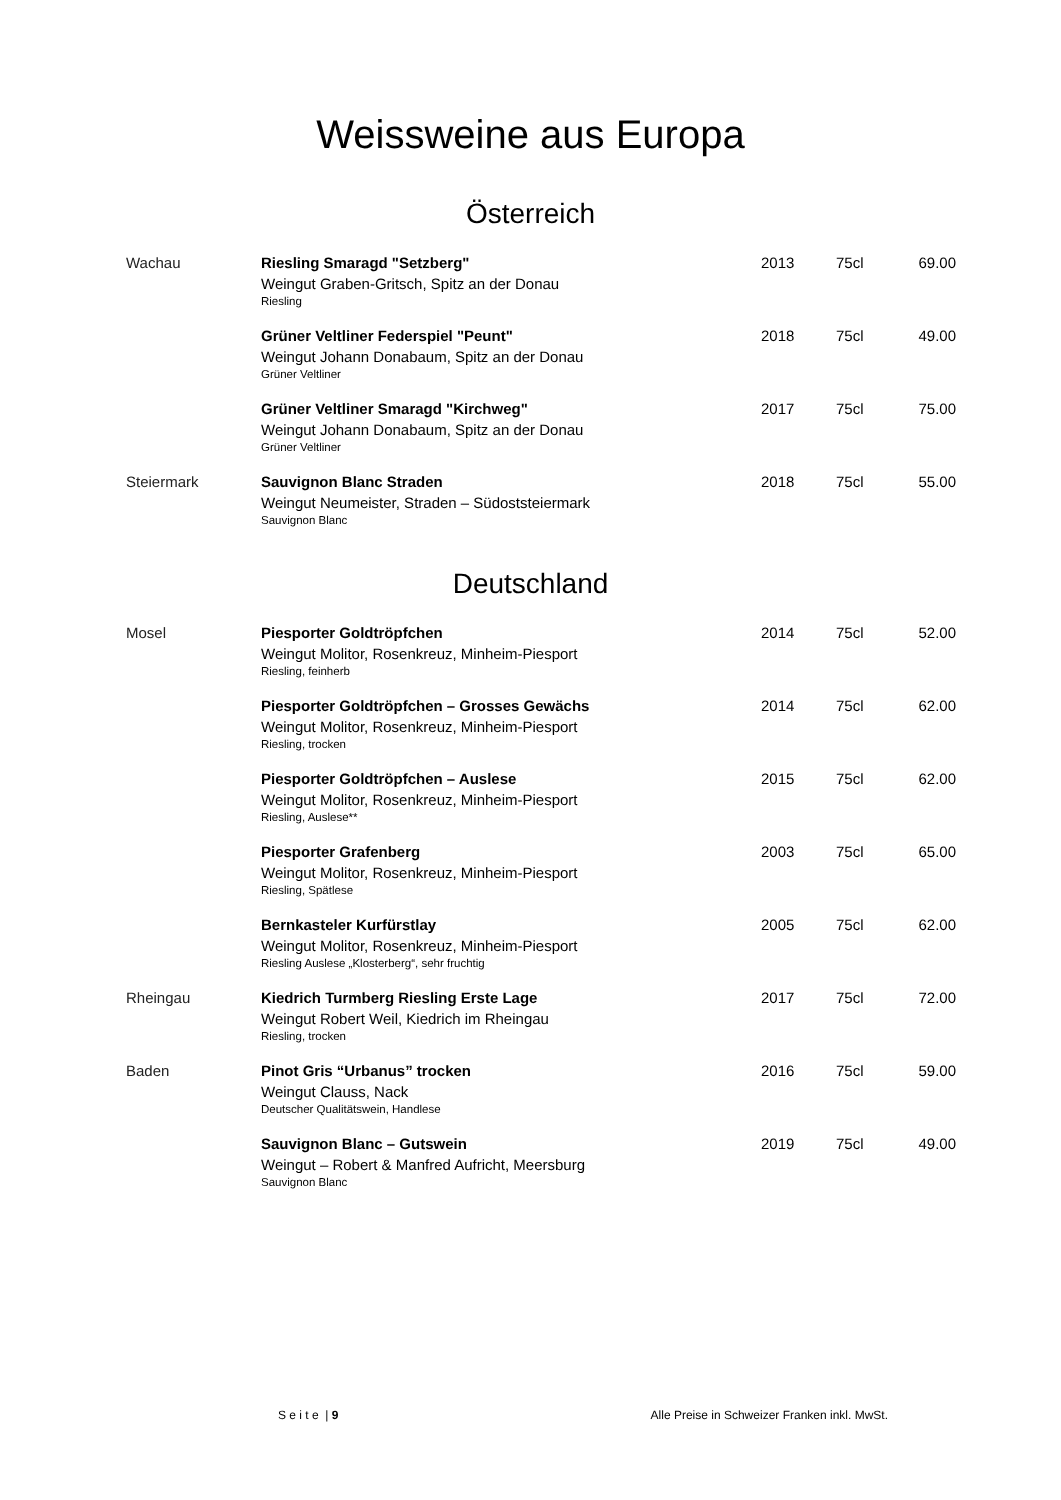Weissweine aus Europa
Österreich
| Wachau | Riesling Smaragd "Setzberg" Weingut Graben-Gritsch, Spitz an der Donau Riesling | 2013 | 75cl | 69.00 |
| | Grüner Veltliner Federspiel "Peunt" Weingut Johann Donabaum, Spitz an der Donau Grüner Veltliner | 2018 | 75cl | 49.00 |
| | Grüner Veltliner Smaragd "Kirchweg" Weingut Johann Donabaum, Spitz an der Donau Grüner Veltliner | 2017 | 75cl | 75.00 |
| Steiermark | Sauvignon Blanc Straden Weingut Neumeister, Straden – Südoststeiermark Sauvignon Blanc | 2018 | 75cl | 55.00 |
Deutschland
| Mosel | Piesporter Goldtröpfchen Weingut Molitor, Rosenkreuz, Minheim-Piesport Riesling, feinherb | 2014 | 75cl | 52.00 |
| | Piesporter Goldtröpfchen – Grosses Gewächs Weingut Molitor, Rosenkreuz, Minheim-Piesport Riesling, trocken | 2014 | 75cl | 62.00 |
| | Piesporter Goldtröpfchen – Auslese Weingut Molitor, Rosenkreuz, Minheim-Piesport Riesling, Auslese** | 2015 | 75cl | 62.00 |
| | Piesporter Grafenberg Weingut Molitor, Rosenkreuz, Minheim-Piesport Riesling, Spätlese | 2003 | 75cl | 65.00 |
| | Bernkasteler Kurfürstlay Weingut Molitor, Rosenkreuz, Minheim-Piesport Riesling Auslese „Klosterberg“, sehr fruchtig | 2005 | 75cl | 62.00 |
| Rheingau | Kiedrich Turmberg Riesling Erste Lage Weingut Robert Weil, Kiedrich im Rheingau Riesling, trocken | 2017 | 75cl | 72.00 |
| Baden | Pinot Gris “Urbanus” trocken Weingut Clauss, Nack Deutscher Qualitätswein, Handlese | 2016 | 75cl | 59.00 |
| | Sauvignon Blanc – Gutswein Weingut – Robert & Manfred Aufricht, Meersburg Sauvignon Blanc | 2019 | 75cl | 49.00 |
S e i t e | 9 Alle Preise in Schweizer Franken inkl. MwSt.